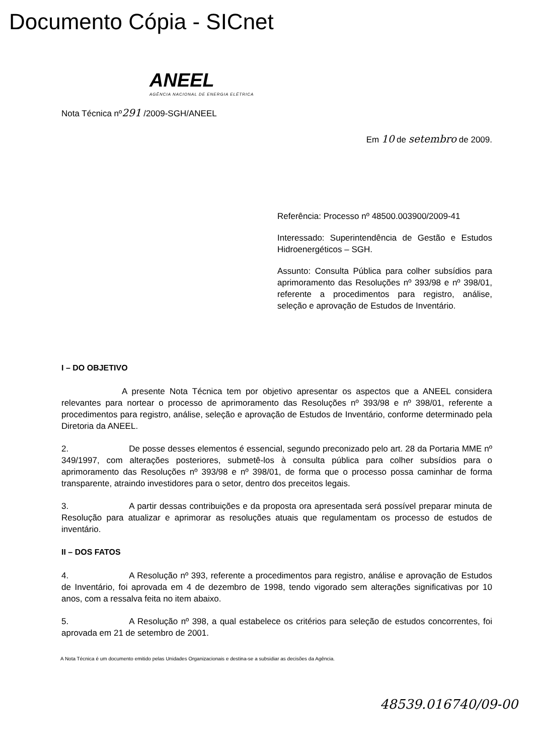Documento Cópia - SICnet
ANEEL
AGÊNCIA NACIONAL DE ENERGIA ELÉTRICA
Nota Técnica nº291 /2009-SGH/ANEEL
Em 10 de setembro de 2009.
Referência: Processo nº 48500.003900/2009-41
Interessado: Superintendência de Gestão e Estudos Hidroenergéticos – SGH.
Assunto: Consulta Pública para colher subsídios para aprimoramento das Resoluções nº 393/98 e nº 398/01, referente a procedimentos para registro, análise, seleção e aprovação de Estudos de Inventário.
I – DO OBJETIVO
A presente Nota Técnica tem por objetivo apresentar os aspectos que a ANEEL considera relevantes para nortear o processo de aprimoramento das Resoluções nº 393/98 e nº 398/01, referente a procedimentos para registro, análise, seleção e aprovação de Estudos de Inventário, conforme determinado pela Diretoria da ANEEL.
2. De posse desses elementos é essencial, segundo preconizado pelo art. 28 da Portaria MME nº 349/1997, com alterações posteriores, submetê-los à consulta pública para colher subsídios para o aprimoramento das Resoluções nº 393/98 e nº 398/01, de forma que o processo possa caminhar de forma transparente, atraindo investidores para o setor, dentro dos preceitos legais.
3. A partir dessas contribuições e da proposta ora apresentada será possível preparar minuta de Resolução para atualizar e aprimorar as resoluções atuais que regulamentam os processo de estudos de inventário.
II – DOS FATOS
4. A Resolução nº 393, referente a procedimentos para registro, análise e aprovação de Estudos de Inventário, foi aprovada em 4 de dezembro de 1998, tendo vigorado sem alterações significativas por 10 anos, com a ressalva feita no item abaixo.
5. A Resolução nº 398, a qual estabelece os critérios para seleção de estudos concorrentes, foi aprovada em 21 de setembro de 2001.
A Nota Técnica é um documento emitido pelas Unidades Organizacionais e destina-se a subsidiar as decisões da Agência.
48539.016740/09-00